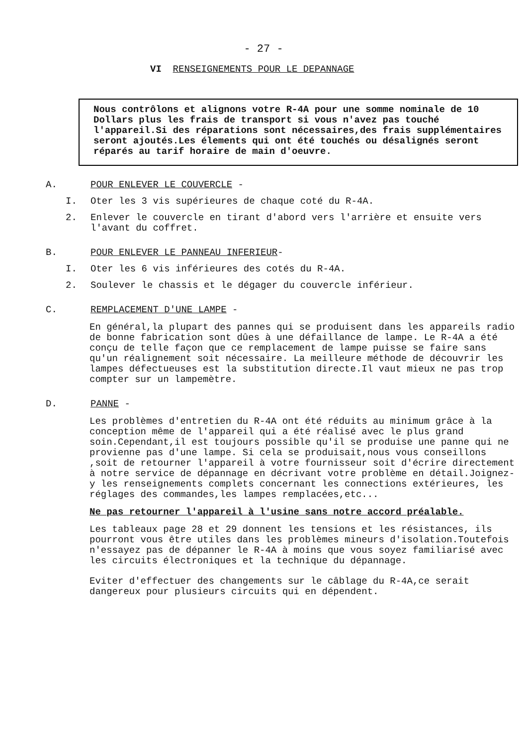- 27 -
VI RENSEIGNEMENTS POUR LE DEPANNAGE
Nous contrôlons et alignons votre R-4A pour une somme nominale de 10 Dollars plus les frais de transport si vous n'avez pas touché l'appareil.Si des réparations sont nécessaires,des frais supplémentaires seront ajoutés.Les élements qui ont été touchés ou désalignés seront réparés au tarif horaire de main d'oeuvre.
A. POUR ENLEVER LE COUVERCLE -
I. Oter les 3 vis supérieures de chaque coté du R-4A.
2. Enlever le couvercle en tirant d'abord vers l'arrière et ensuite vers l'avant du coffret.
B. POUR ENLEVER LE PANNEAU INFERIEUR-
I. Oter les 6 vis inférieures des cotés du R-4A.
2. Soulever le chassis et le dégager du couvercle inférieur.
C. REMPLACEMENT D'UNE LAMPE -
En général,la plupart des pannes qui se produisent dans les appareils radio de bonne fabrication sont dûes à une défaillance de lampe. Le R-4A a été conçu de telle façon que ce remplacement de lampe puisse se faire sans qu'un réalignement soit nécessaire. La meilleure méthode de découvrir les lampes défectueuses est la substitution directe.Il vaut mieux ne pas trop compter sur un lampemètre.
D. PANNE -
Les problèmes d'entretien du R-4A ont été réduits au minimum grâce à la conception même de l'appareil qui a été réalisé avec le plus grand soin.Cependant,il est toujours possible qu'il se produise une panne qui ne provienne pas d'une lampe. Si cela se produisait,nous vous conseillons ,soit de retourner l'appareil à votre fournisseur soit d'écrire directement à notre service de dépannage en décrivant votre problème en détail.Joignez-y les renseignements complets concernant les connections extérieures, les réglages des commandes,les lampes remplacées,etc...
Ne pas retourner l'appareil à l'usine sans notre accord préalable.
Les tableaux page 28 et 29 donnent les tensions et les résistances, ils pourront vous être utiles dans les problèmes mineurs d'isolation.Toutefois n'essayez pas de dépanner le R-4A à moins que vous soyez familiarisé avec les circuits électroniques et la technique du dépannage.
Eviter d'effectuer des changements sur le câblage du R-4A,ce serait dangereux pour plusieurs circuits qui en dépendent.